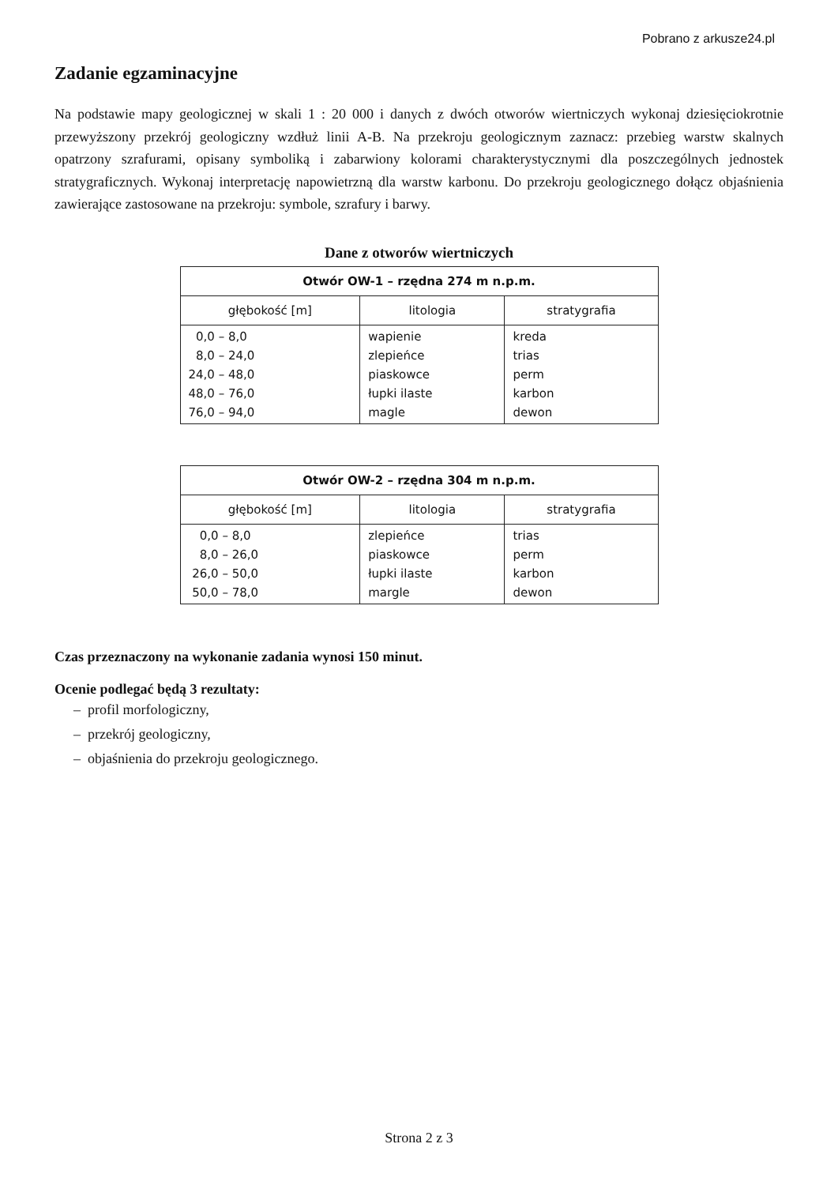Pobrano z arkusze24.pl
Zadanie egzaminacyjne
Na podstawie mapy geologicznej w skali 1 : 20 000 i danych z dwóch otworów wiertniczych wykonaj dziesięciokrotnie przewyższony przekrój geologiczny wzdłuż linii A-B. Na przekroju geologicznym zaznacz: przebieg warstw skalnych opatrzony szrafurami, opisany symboliką i zabarwiony kolorami charakterystycznymi dla poszczególnych jednostek stratygraficznych. Wykonaj interpretację napowietrzną dla warstw karbonu. Do przekroju geologicznego dołącz objaśnienia zawierające zastosowane na przekroju: symbole, szrafury i barwy.
Dane z otworów wiertniczych
| Otwór OW-1 – rzędna 274 m n.p.m. | | |
| --- | --- | --- |
| głębokość [m] | litologia | stratygrafia |
| 0,0 – 8,0 8,0 – 24,0 24,0 – 48,0 48,0 – 76,0 76,0 – 94,0 | wapienie zlepieńce piaskowce łupki ilaste magle | kreda trias perm karbon dewon |
| Otwór OW-2 – rzędna 304 m n.p.m. | | |
| --- | --- | --- |
| głębokość [m] | litologia | stratygrafia |
| 0,0 – 8,0 8,0 – 26,0 26,0 – 50,0 50,0 – 78,0 | zlepieńce piaskowce łupki ilaste margle | trias perm karbon dewon |
Czas przeznaczony na wykonanie zadania wynosi 150 minut.
Ocenie podlegać będą 3 rezultaty:
– profil morfologiczny,
– przekrój geologiczny,
– objaśnienia do przekroju geologicznego.
Strona 2 z 3